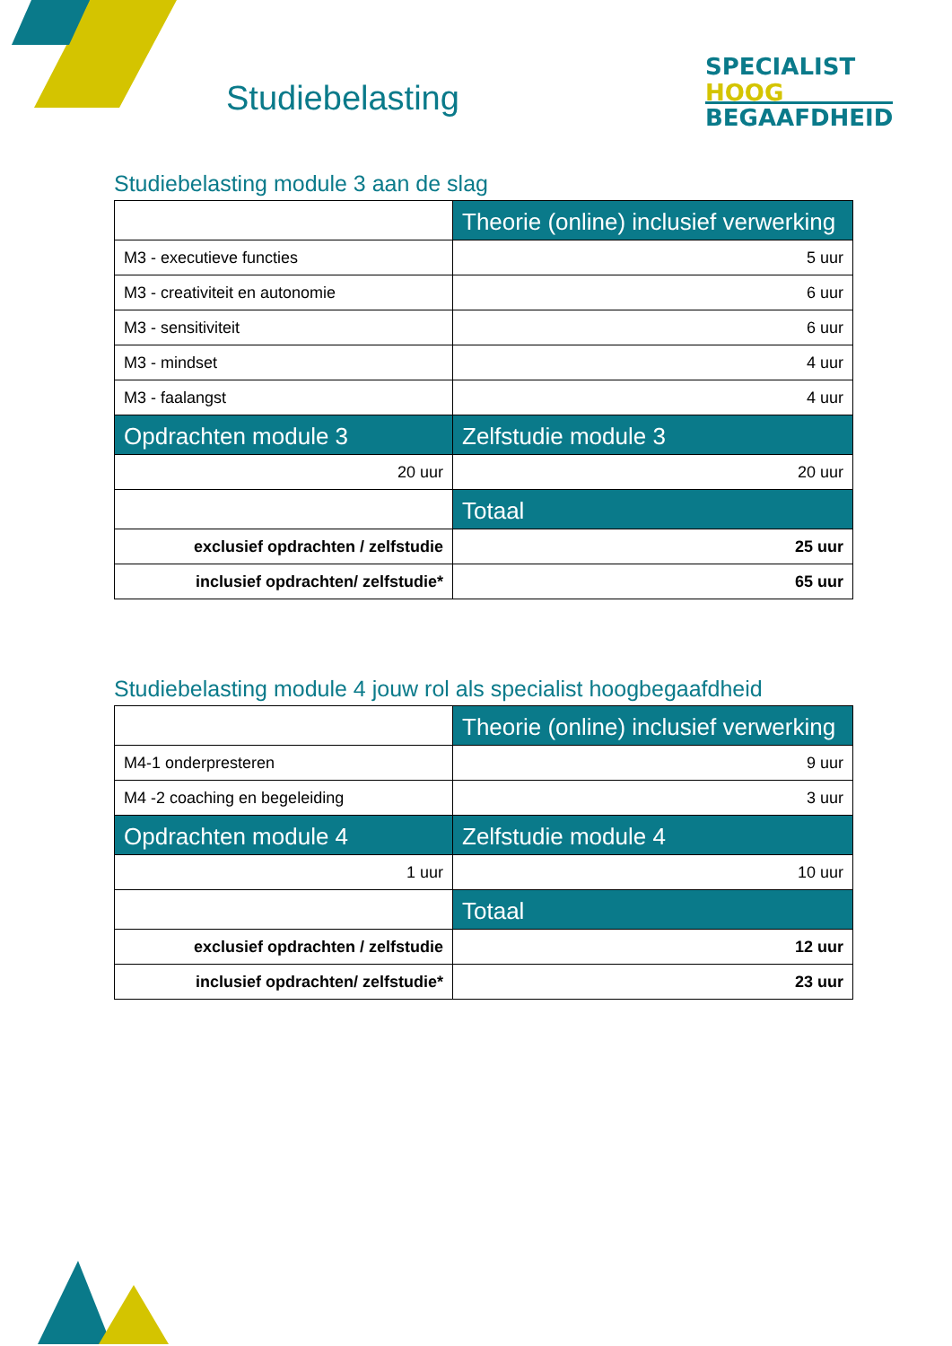Studiebelasting
SPECIALIST
HOOG BEGAAFDHEID
Studiebelasting module 3 aan de slag
| | Theorie (online) inclusief verwerking |
| M3 - executieve functies | 5 uur |
| M3 - creativiteit en autonomie | 6 uur |
| M3 - sensitiviteit | 6 uur |
| M3 - mindset | 4 uur |
| M3 - faalangst | 4 uur |
| Opdrachten module 3 | Zelfstudie module 3 |
| 20 uur | 20 uur |
| | Totaal |
| exclusief opdrachten / zelfstudie | 25 uur |
| inclusief opdrachten/ zelfstudie* | 65 uur |
Studiebelasting module 4 jouw rol als specialist hoogbegaafdheid
| | Theorie (online) inclusief verwerking |
| M4-1 onderpresteren | 9 uur |
| M4 -2 coaching en begeleiding | 3 uur |
| Opdrachten module 4 | Zelfstudie module 4 |
| 1 uur | 10 uur |
| | Totaal |
| exclusief opdrachten / zelfstudie | 12 uur |
| inclusief opdrachten/ zelfstudie* | 23 uur |